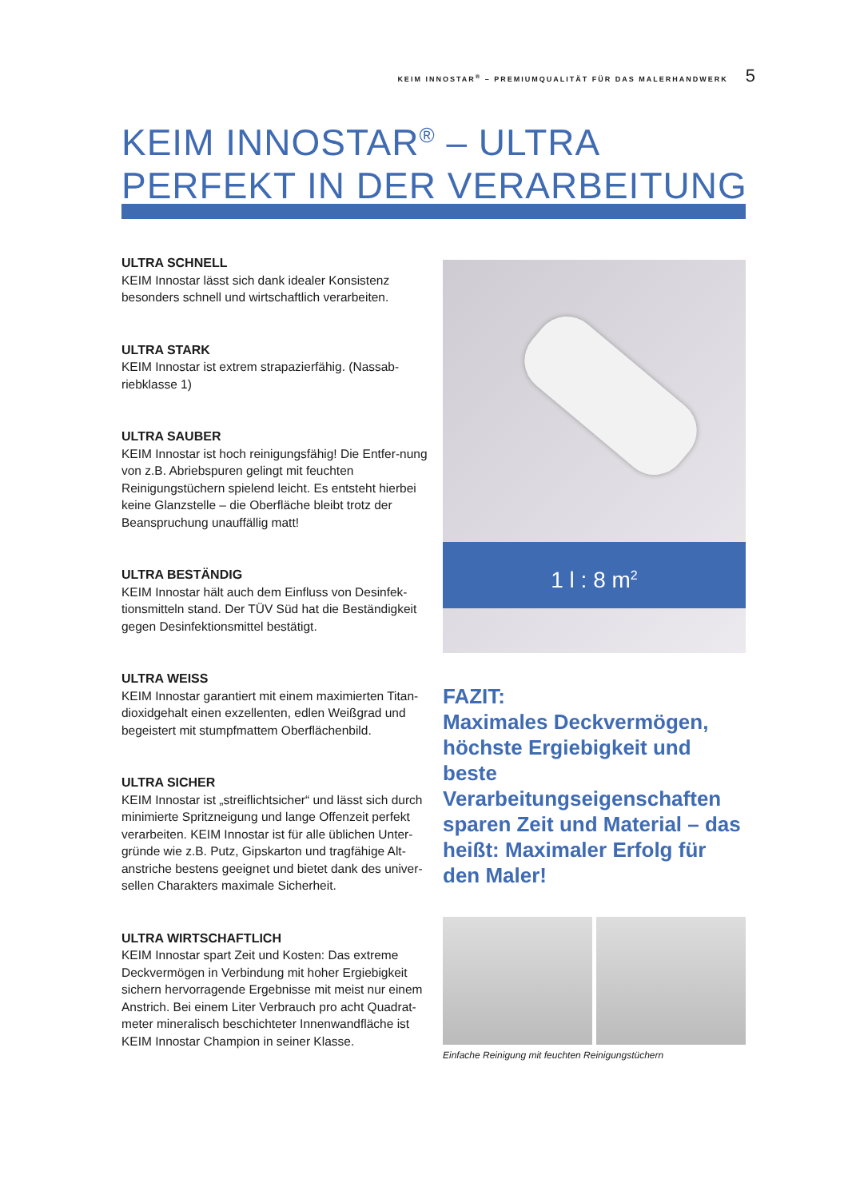KEIM INNOSTAR<sup>®</sup> – PREMIUMQUALITÄT FÜR DAS MALERHANDWERK 5
KEIM INNOSTAR<sup>®</sup> – ULTRA
PERFEKT IN DER VERARBEITUNG
ULTRA SCHNELL
KEIM Innostar lässt sich dank idealer Konsistenz besonders schnell und wirtschaftlich verarbeiten.
ULTRA STARK
KEIM Innostar ist extrem strapazierfähig. (Nassab-riebklasse 1)
ULTRA SAUBER
KEIM Innostar ist hoch reinigungsfähig! Die Entfer-nung von z.B. Abriebspuren gelingt mit feuchten Reinigungstüchern spielend leicht. Es entsteht hierbei keine Glanzstelle – die Oberfläche bleibt trotz der Beanspruchung unauffällig matt!
ULTRA BESTÄNDIG
KEIM Innostar hält auch dem Einfluss von Desinfek-tionsmitteln stand. Der TÜV Süd hat die Beständigkeit gegen Desinfektionsmittel bestätigt.
ULTRA WEISS
KEIM Innostar garantiert mit einem maximierten Titan-dioxidgehalt einen exzellenten, edlen Weißgrad und begeistert mit stumpfmattem Oberflächenbild.
ULTRA SICHER
KEIM Innostar ist „streiflichtsicher“ und lässt sich durch minimierte Spritzneigung und lange Offenzeit perfekt verarbeiten. KEIM Innostar ist für alle üblichen Unter-gründe wie z.B. Putz, Gipskarton und tragfähige Alt-anstriche bestens geeignet und bietet dank des univer-sellen Charakters maximale Sicherheit.
ULTRA WIRTSCHAFTLICH
KEIM Innostar spart Zeit und Kosten: Das extreme Deckvermögen in Verbindung mit hoher Ergiebigkeit sichern hervorragende Ergebnisse mit meist nur einem Anstrich. Bei einem Liter Verbrauch pro acht Quadrat-meter mineralisch beschichteter Innenwandfläche ist KEIM Innostar Champion in seiner Klasse.
1 l : 8 m<sup>2</sup>
FAZIT:
Maximales Deckvermögen, höchste Ergiebigkeit und beste Verarbeitungseigenschaften sparen Zeit und Material – das heißt: Maximaler Erfolg für den Maler!
Einfache Reinigung mit feuchten Reinigungstüchern